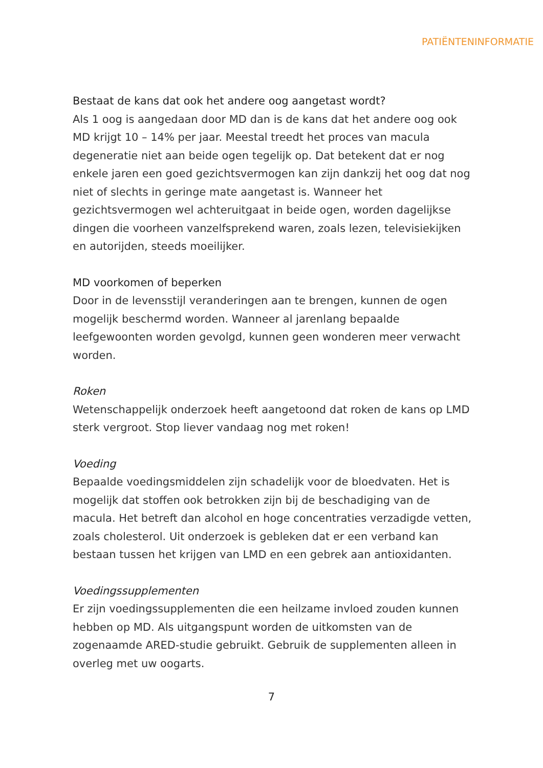PATIËNTENINFORMATIE
Bestaat de kans dat ook het andere oog aangetast wordt?
Als 1 oog is aangedaan door MD dan is de kans dat het andere oog ook MD krijgt 10 – 14% per jaar. Meestal treedt het proces van macula degeneratie niet aan beide ogen tegelijk op. Dat betekent dat er nog enkele jaren een goed gezichtsvermogen kan zijn dankzij het oog dat nog niet of slechts in geringe mate aangetast is. Wanneer het gezichtsvermogen wel achteruitgaat in beide ogen, worden dagelijkse dingen die voorheen vanzelfsprekend waren, zoals lezen, televisiekijken en autorijden, steeds moeilijker.
MD voorkomen of beperken
Door in de levensstijl veranderingen aan te brengen, kunnen de ogen mogelijk beschermd worden. Wanneer al jarenlang bepaalde leefgewoonten worden gevolgd, kunnen geen wonderen meer verwacht worden.
Roken
Wetenschappelijk onderzoek heeft aangetoond dat roken de kans op LMD sterk vergroot. Stop liever vandaag nog met roken!
Voeding
Bepaalde voedingsmiddelen zijn schadelijk voor de bloedvaten. Het is mogelijk dat stoffen ook betrokken zijn bij de beschadiging van de macula. Het betreft dan alcohol en hoge concentraties verzadigde vetten, zoals cholesterol. Uit onderzoek is gebleken dat er een verband kan bestaan tussen het krijgen van LMD en een gebrek aan antioxidanten.
Voedingssupplementen
Er zijn voedingssupplementen die een heilzame invloed zouden kunnen hebben op MD. Als uitgangspunt worden de uitkomsten van de zogenaamde ARED-studie gebruikt. Gebruik de supplementen alleen in overleg met uw oogarts.
7